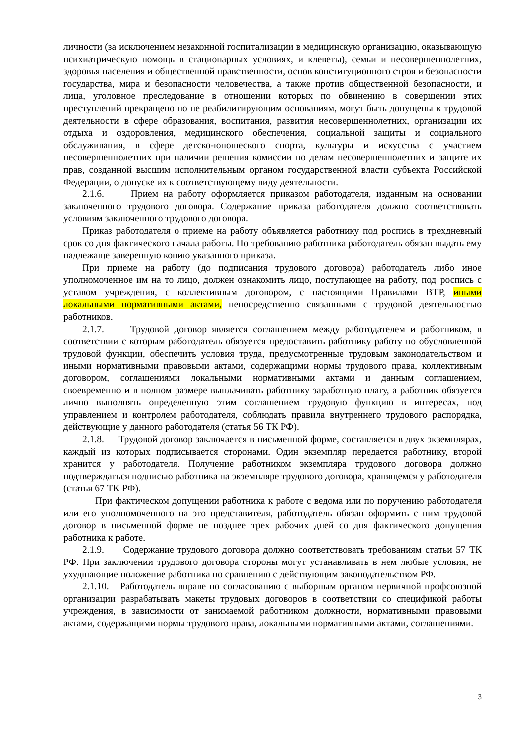личности (за исключением незаконной госпитализации в медицинскую организацию, оказывающую психиатрическую помощь в стационарных условиях, и клеветы), семьи и несовершеннолетних, здоровья населения и общественной нравственности, основ конституционного строя и безопасности государства, мира и безопасности человечества, а также против общественной безопасности, и лица, уголовное преследование в отношении которых по обвинению в совершении этих преступлений прекращено по не реабилитирующим основаниям, могут быть допущены к трудовой деятельности в сфере образования, воспитания, развития несовершеннолетних, организации их отдыха и оздоровления, медицинского обеспечения, социальной защиты и социального обслуживания, в сфере детско-юношеского спорта, культуры и искусства с участием несовершеннолетних при наличии решения комиссии по делам несовершеннолетних и защите их прав, созданной высшим исполнительным органом государственной власти субъекта Российской Федерации, о допуске их к соответствующему виду деятельности.
2.1.6. Прием на работу оформляется приказом работодателя, изданным на основании заключенного трудового договора. Содержание приказа работодателя должно соответствовать условиям заключенного трудового договора.
Приказ работодателя о приеме на работу объявляется работнику под роспись в трехдневный срок со дня фактического начала работы. По требованию работника работодатель обязан выдать ему надлежаще заверенную копию указанного приказа.
При приеме на работу (до подписания трудового договора) работодатель либо иное уполномоченное им на то лицо, должен ознакомить лицо, поступающее на работу, под роспись с уставом учреждения, с коллективным договором, с настоящими Правилами ВТР, иными локальными нормативными актами, непосредственно связанными с трудовой деятельностью работников.
2.1.7. Трудовой договор является соглашением между работодателем и работником, в соответствии с которым работодатель обязуется предоставить работнику работу по обусловленной трудовой функции, обеспечить условия труда, предусмотренные трудовым законодательством и иными нормативными правовыми актами, содержащими нормы трудового права, коллективным договором, соглашениями локальными нормативными актами и данным соглашением, своевременно и в полном размере выплачивать работнику заработную плату, а работник обязуется лично выполнять определенную этим соглашением трудовую функцию в интересах, под управлением и контролем работодателя, соблюдать правила внутреннего трудового распорядка, действующие у данного работодателя (статья 56 ТК РФ).
2.1.8. Трудовой договор заключается в письменной форме, составляется в двух экземплярах, каждый из которых подписывается сторонами. Один экземпляр передается работнику, второй хранится у работодателя. Получение работником экземпляра трудового договора должно подтверждаться подписью работника на экземпляре трудового договора, хранящемся у работодателя (статья 67 ТК РФ).
При фактическом допущении работника к работе с ведома или по поручению работодателя или его уполномоченного на это представителя, работодатель обязан оформить с ним трудовой договор в письменной форме не позднее трех рабочих дней со дня фактического допущения работника к работе.
2.1.9. Содержание трудового договора должно соответствовать требованиям статьи 57 ТК РФ. При заключении трудового договора стороны могут устанавливать в нем любые условия, не ухудшающие положение работника по сравнению с действующим законодательством РФ.
2.1.10. Работодатель вправе по согласованию с выборным органом первичной профсоюзной организации разрабатывать макеты трудовых договоров в соответствии со спецификой работы учреждения, в зависимости от занимаемой работником должности, нормативными правовыми актами, содержащими нормы трудового права, локальными нормативными актами, соглашениями.
3